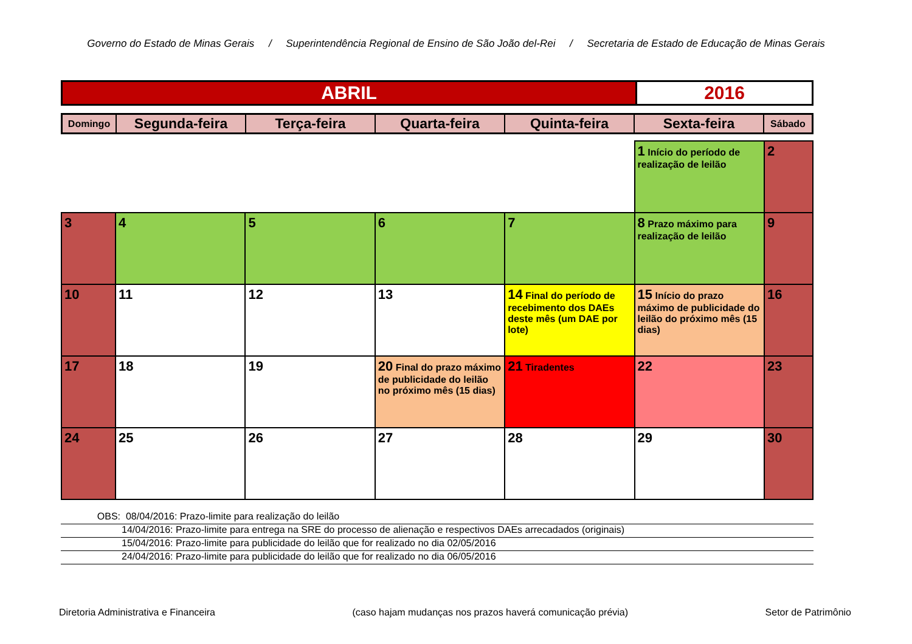Governo do Estado de Minas Gerais / Superintendência Regional de Ensino de São João del-Rei / Secretaria de Estado de Educação de Minas Gerais
| ABRIL | 2016 |
| Domingo | Segunda-feira | Terça-feira | Quarta-feira | Quinta-feira | Sexta-feira | Sábado |
| --- | --- | --- | --- | --- | --- | --- |
| | | | | | 1 Início do período de realização de leilão | 2 |
| 3 | 4 | 5 | 6 | 7 | 8 Prazo máximo para realização de leilão | 9 |
| 10 | 11 | 12 | 13 | 14 Final do período de recebimento dos DAEs deste mês (um DAE por lote) | 15 Início do prazo máximo de publicidade do leilão do próximo mês (15 dias) | 16 |
| 17 | 18 | 19 | 20 Final do prazo máximo de publicidade do leilão no próximo mês (15 dias) | 21 Tiradentes | 22 | 23 |
| 24 | 25 | 26 | 27 | 28 | 29 | 30 |
OBS: 08/04/2016: Prazo-limite para realização do leilão
14/04/2016: Prazo-limite para entrega na SRE do processo de alienação e respectivos DAEs arrecadados (originais)
15/04/2016: Prazo-limite para publicidade do leilão que for realizado no dia 02/05/2016
24/04/2016: Prazo-limite para publicidade do leilão que for realizado no dia 06/05/2016
Diretoria Administrativa e Financeira (caso hajam mudanças nos prazos haverá comunicação prévia) Setor de Patrimônio